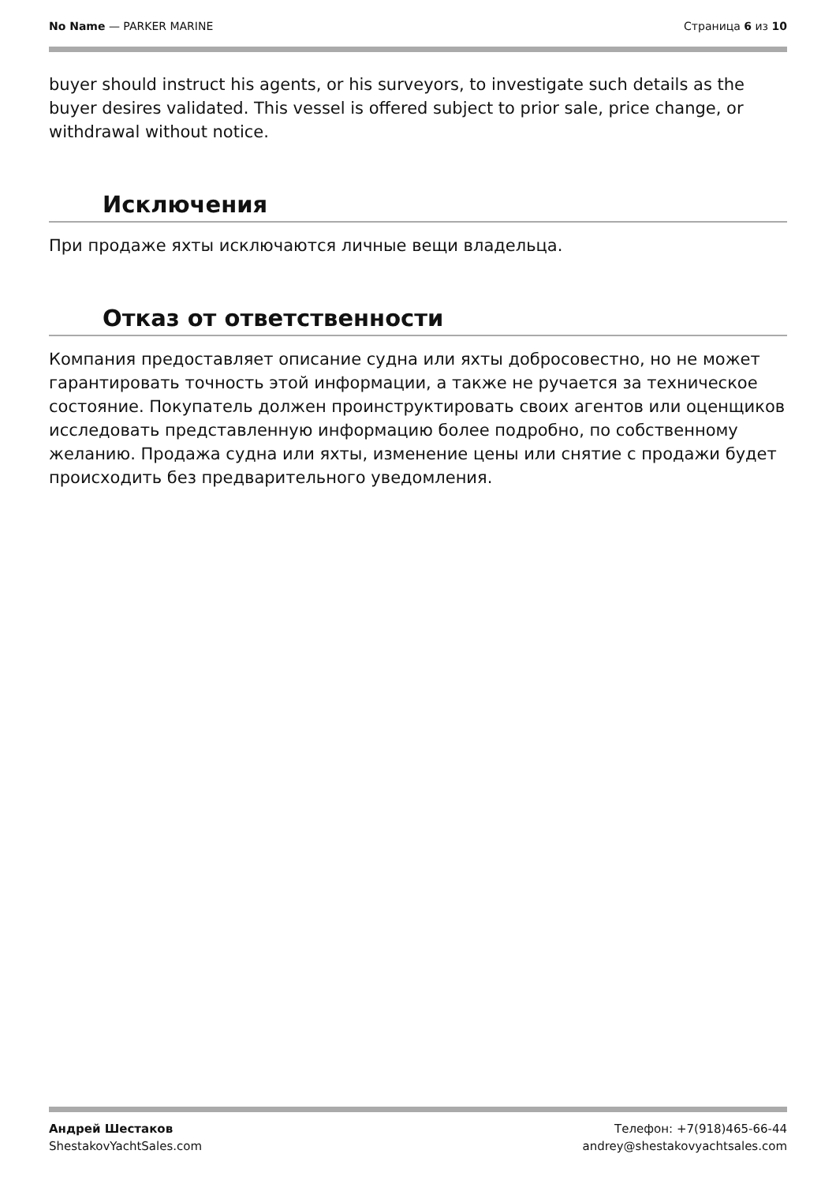No Name — PARKER MARINE Страница 6 из 10
buyer should instruct his agents, or his surveyors, to investigate such details as the buyer desires validated. This vessel is offered subject to prior sale, price change, or withdrawal without notice.
Исключения
При продаже яхты исключаются личные вещи владельца.
Отказ от ответственности
Компания предоставляет описание судна или яхты добросовестно, но не может гарантировать точность этой информации, а также не ручается за техническое состояние. Покупатель должен проинструктировать своих агентов или оценщиков исследовать представленную информацию более подробно, по собственному желанию. Продажа судна или яхты, изменение цены или снятие с продажи будет происходить без предварительного уведомления.
Андрей Шестаков
ShestakovYachtSales.com
Телефон: +7(918)465-66-44
andrey@shestakovyachtsales.com